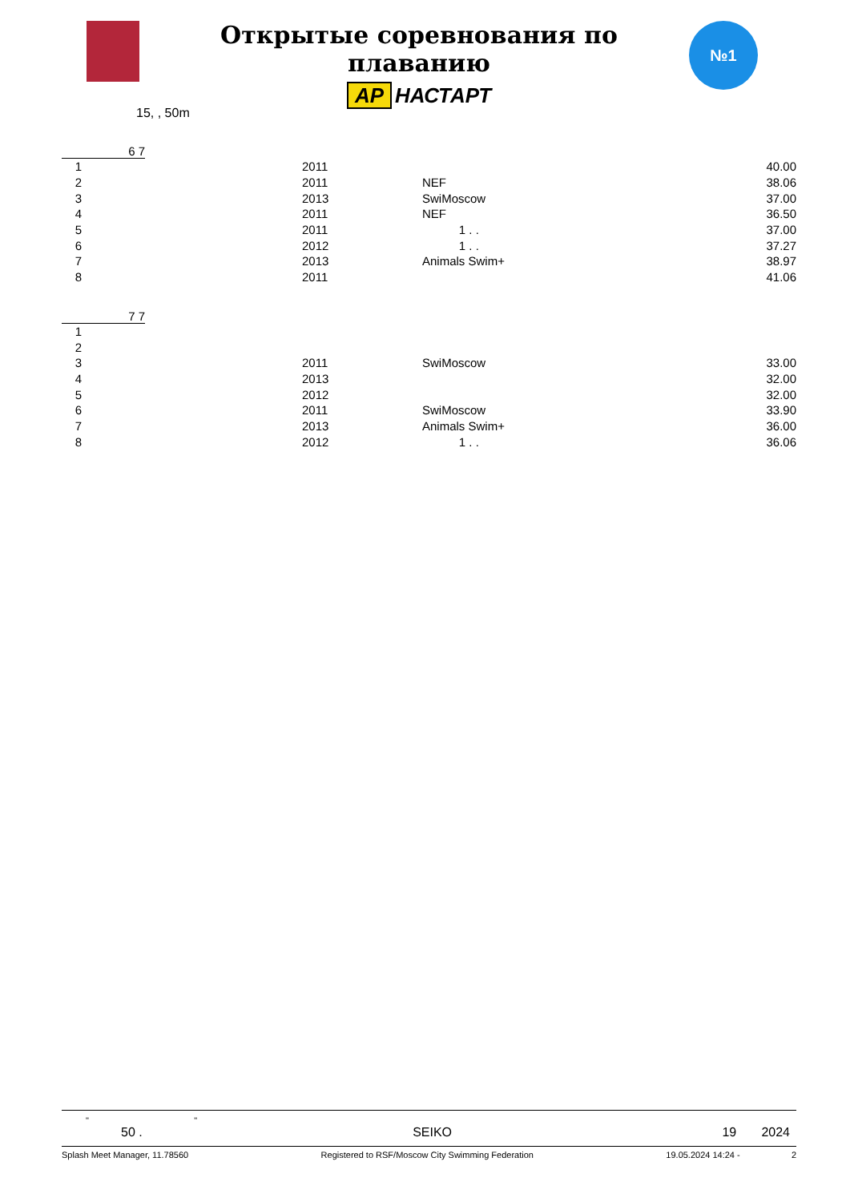Открытые соревнования по плаванию
AP НАСТАРТ
№1
15, , 50m
6 7
| 1 | 2011 | | 40.00 |
| 2 | 2011 | NEF | 38.06 |
| 3 | 2013 | SwiMoscow | 37.00 |
| 4 | 2011 | NEF | 36.50 |
| 5 | 2011 | 1 . . | 37.00 |
| 6 | 2012 | 1 . . | 37.27 |
| 7 | 2013 | Animals Swim+ | 38.97 |
| 8 | 2011 | | 41.06 |
7 7
| 1 | | | |
| 2 | | | |
| 3 | 2011 | SwiMoscow | 33.00 |
| 4 | 2013 | | 32.00 |
| 5 | 2012 | | 32.00 |
| 6 | 2011 | SwiMoscow | 33.90 |
| 7 | 2013 | Animals Swim+ | 36.00 |
| 8 | 2012 | 1 . . | 36.06 |
" "
50 . SEIKO 19 2024
Splash Meet Manager, 11.78560 Registered to RSF/Moscow City Swimming Federation 19.05.2024 14:24 - 2